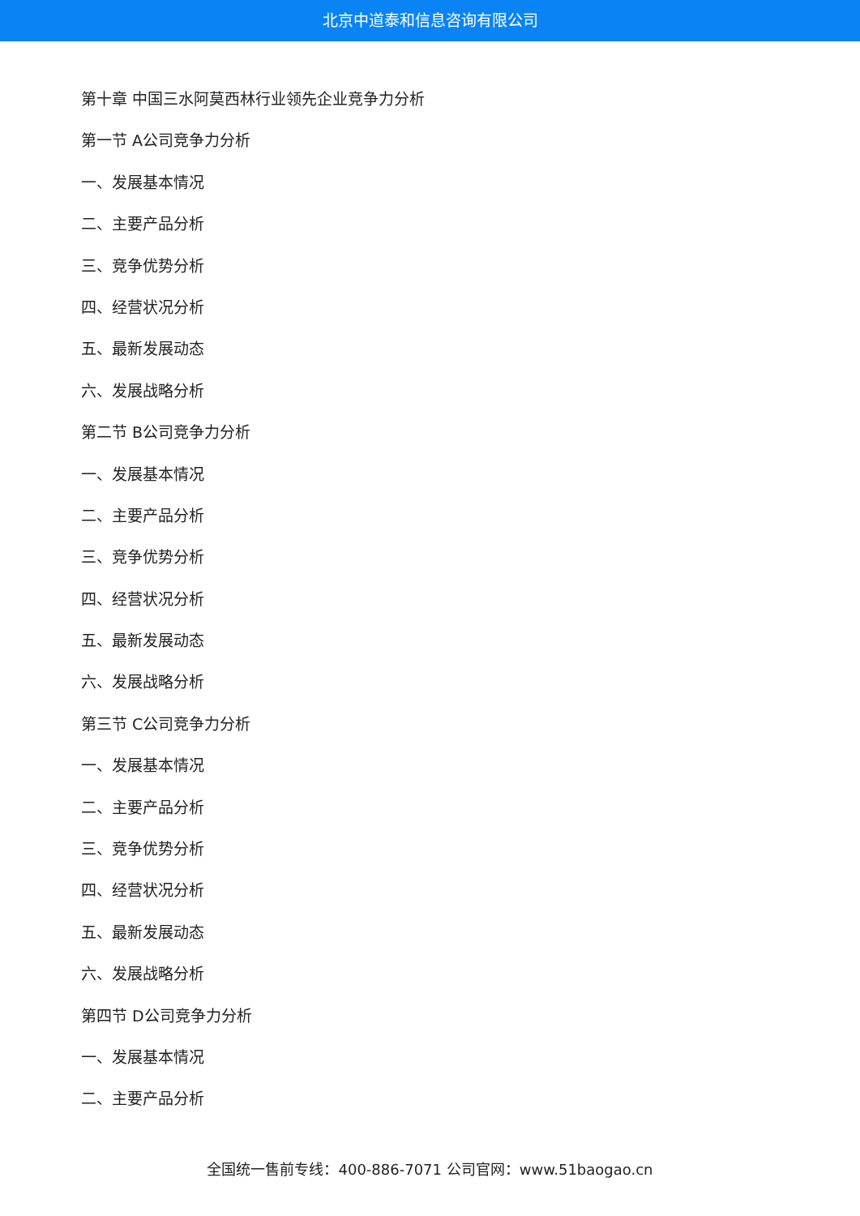北京中道泰和信息咨询有限公司
第十章 中国三水阿莫西林行业领先企业竞争力分析
第一节 A公司竞争力分析
一、发展基本情况
二、主要产品分析
三、竞争优势分析
四、经营状况分析
五、最新发展动态
六、发展战略分析
第二节 B公司竞争力分析
一、发展基本情况
二、主要产品分析
三、竞争优势分析
四、经营状况分析
五、最新发展动态
六、发展战略分析
第三节 C公司竞争力分析
一、发展基本情况
二、主要产品分析
三、竞争优势分析
四、经营状况分析
五、最新发展动态
六、发展战略分析
第四节 D公司竞争力分析
一、发展基本情况
二、主要产品分析
全国统一售前专线：400-886-7071 公司官网：www.51baogao.cn